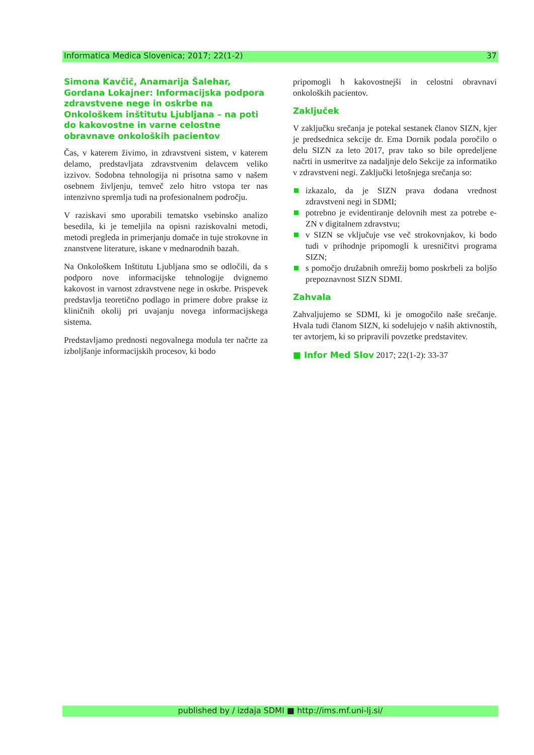Informatica Medica Slovenica; 2017; 22(1-2) 37
Simona Kavčič, Anamarija Šalehar, Gordana Lokajner: Informacijska podpora zdravstvene nege in oskrbe na Onkološkem inštitutu Ljubljana – na poti do kakovostne in varne celostne obravnave onkoloških pacientov
Čas, v katerem živimo, in zdravstveni sistem, v katerem delamo, predstavljata zdravstvenim delavcem veliko izzivov. Sodobna tehnologija ni prisotna samo v našem osebnem življenju, temveč zelo hitro vstopa ter nas intenzivno spremlja tudi na profesionalnem področju.
V raziskavi smo uporabili tematsko vsebinsko analizo besedila, ki je temeljila na opisni raziskovalni metodi, metodi pregleda in primerjanju domače in tuje strokovne in znanstvene literature, iskane v mednarodnih bazah.
Na Onkološkem Inštitutu Ljubljana smo se odločili, da s podporo nove informacijske tehnologije dvignemo kakovost in varnost zdravstvene nege in oskrbe. Prispevek predstavlja teoretično podlago in primere dobre prakse iz kliničnih okolij pri uvajanju novega informacijskega sistema.
Predstavljamo prednosti negovalnega modula ter načrte za izboljšanje informacijskih procesov, ki bodo
pripomogli h kakovostnejši in celostni obravnavi onkoloških pacientov.
Zaključek
V zaključku srečanja je potekal sestanek članov SIZN, kjer je predsednica sekcije dr. Ema Dornik podala poročilo o delu SIZN za leto 2017, prav tako so bile opredeljene načrti in usmeritve za nadaljnje delo Sekcije za informatiko v zdravstveni negi. Zaključki letošnjega srečanja so:
izkazalo, da je SIZN prava dodana vrednost zdravstveni negi in SDMI;
potrebno je evidentiranje delovnih mest za potrebe e-ZN v digitalnem zdravstvu;
v SIZN se vključuje vse več strokovnjakov, ki bodo tudi v prihodnje pripomogli k uresničitvi programa SIZN;
s pomočjo družabnih omrežij bomo poskrbeli za boljšo prepoznavnost SIZN SDMI.
Zahvala
Zahvaljujemo se SDMI, ki je omogočilo naše srečanje. Hvala tudi članom SIZN, ki sodelujejo v naših aktivnostih, ter avtorjem, ki so pripravili povzetke predstavitev.
■ Infor Med Slov 2017; 22(1-2): 33-37
published by / izdaja SDMI ■ http://ims.mf.uni-lj.si/